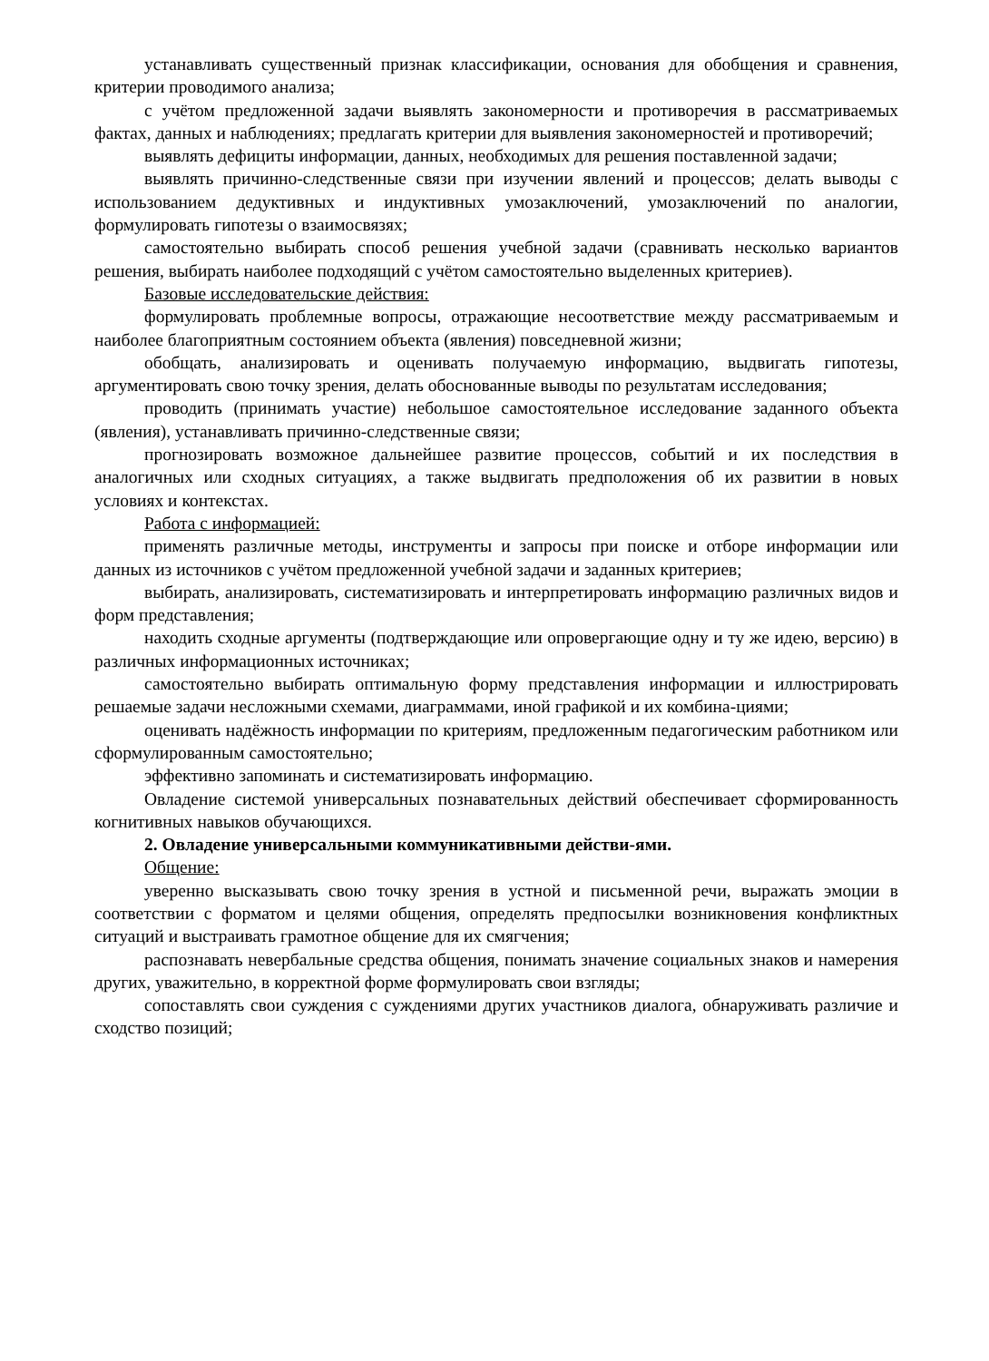устанавливать существенный признак классификации, основания для обобщения и сравнения, критерии проводимого анализа;
с учётом предложенной задачи выявлять закономерности и противоречия в рассматриваемых фактах, данных и наблюдениях; предлагать критерии для выявления закономерностей и противоречий;
выявлять дефициты информации, данных, необходимых для решения поставленной задачи;
выявлять причинно-следственные связи при изучении явлений и процессов; делать выводы с использованием дедуктивных и индуктивных умозаключений, умозаключений по аналогии, формулировать гипотезы о взаимосвязях;
самостоятельно выбирать способ решения учебной задачи (сравнивать несколько вариантов решения, выбирать наиболее подходящий с учётом самостоятельно выделенных критериев).
Базовые исследовательские действия:
формулировать проблемные вопросы, отражающие несоответствие между рассматриваемым и наиболее благоприятным состоянием объекта (явления) повседневной жизни;
обобщать, анализировать и оценивать получаемую информацию, выдвигать гипотезы, аргументировать свою точку зрения, делать обоснованные выводы по результатам исследования;
проводить (принимать участие) небольшое самостоятельное исследование заданного объекта (явления), устанавливать причинно-следственные связи;
прогнозировать возможное дальнейшее развитие процессов, событий и их последствия в аналогичных или сходных ситуациях, а также выдвигать предположения об их развитии в новых условиях и контекстах.
Работа с информацией:
применять различные методы, инструменты и запросы при поиске и отборе информации или данных из источников с учётом предложенной учебной задачи и заданных критериев;
выбирать, анализировать, систематизировать и интерпретировать информацию различных видов и форм представления;
находить сходные аргументы (подтверждающие или опровергающие одну и ту же идею, версию) в различных информационных источниках;
самостоятельно выбирать оптимальную форму представления информации и иллюстрировать решаемые задачи несложными схемами, диаграммами, иной графикой и их комбина-циями;
оценивать надёжность информации по критериям, предложенным педагогическим работником или сформулированным самостоятельно;
эффективно запоминать и систематизировать информацию.
Овладение системой универсальных познавательных действий обеспечивает сформированность когнитивных навыков обучающихся.
2. Овладение универсальными коммуникативными действи-ями.
Общение:
уверенно высказывать свою точку зрения в устной и письменной речи, выражать эмоции в соответствии с форматом и целями общения, определять предпосылки возникновения конфликтных ситуаций и выстраивать грамотное общение для их смягчения;
распознавать невербальные средства общения, понимать значение социальных знаков и намерения других, уважительно, в корректной форме формулировать свои взгляды;
сопоставлять свои суждения с суждениями других участников диалога, обнаруживать различие и сходство позиций;